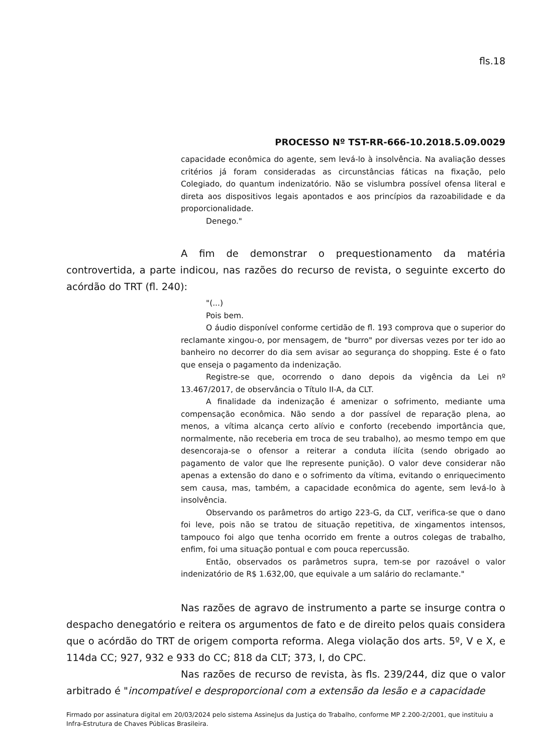fls.18
PROCESSO Nº TST-RR-666-10.2018.5.09.0029
capacidade econômica do agente, sem levá-lo à insolvência. Na avaliação desses critérios já foram consideradas as circunstâncias fáticas na fixação, pelo Colegiado, do quantum indenizatório. Não se vislumbra possível ofensa literal e direta aos dispositivos legais apontados e aos princípios da razoabilidade e da proporcionalidade.
Denego."
A fim de demonstrar o prequestionamento da matéria controvertida, a parte indicou, nas razões do recurso de revista, o seguinte excerto do acórdão do TRT (fl. 240):
"(...)
Pois bem.
O áudio disponível conforme certidão de fl. 193 comprova que o superior do reclamante xingou-o, por mensagem, de "burro" por diversas vezes por ter ido ao banheiro no decorrer do dia sem avisar ao segurança do shopping. Este é o fato que enseja o pagamento da indenização.
Registre-se que, ocorrendo o dano depois da vigência da Lei nº 13.467/2017, de observância o Título II-A, da CLT.
A finalidade da indenização é amenizar o sofrimento, mediante uma compensação econômica. Não sendo a dor passível de reparação plena, ao menos, a vítima alcança certo alívio e conforto (recebendo importância que, normalmente, não receberia em troca de seu trabalho), ao mesmo tempo em que desencoraja-se o ofensor a reiterar a conduta ilícita (sendo obrigado ao pagamento de valor que lhe represente punição). O valor deve considerar não apenas a extensão do dano e o sofrimento da vítima, evitando o enriquecimento sem causa, mas, também, a capacidade econômica do agente, sem levá-lo à insolvência.
Observando os parâmetros do artigo 223-G, da CLT, verifica-se que o dano foi leve, pois não se tratou de situação repetitiva, de xingamentos intensos, tampouco foi algo que tenha ocorrido em frente a outros colegas de trabalho, enfim, foi uma situação pontual e com pouca repercussão.
Então, observados os parâmetros supra, tem-se por razoável o valor indenizatório de R$ 1.632,00, que equivale a um salário do reclamante."
Nas razões de agravo de instrumento a parte se insurge contra o despacho denegatório e reitera os argumentos de fato e de direito pelos quais considera que o acórdão do TRT de origem comporta reforma. Alega violação dos arts. 5º, V e X, e 114da CC; 927, 932 e 933 do CC; 818 da CLT; 373, I, do CPC.
Nas razões de recurso de revista, às fls. 239/244, diz que o valor arbitrado é "incompatível e desproporcional com a extensão da lesão e a capacidade
Firmado por assinatura digital em 20/03/2024 pelo sistema AssineJus da Justiça do Trabalho, conforme MP 2.200-2/2001, que instituiu a Infra-Estrutura de Chaves Públicas Brasileira.